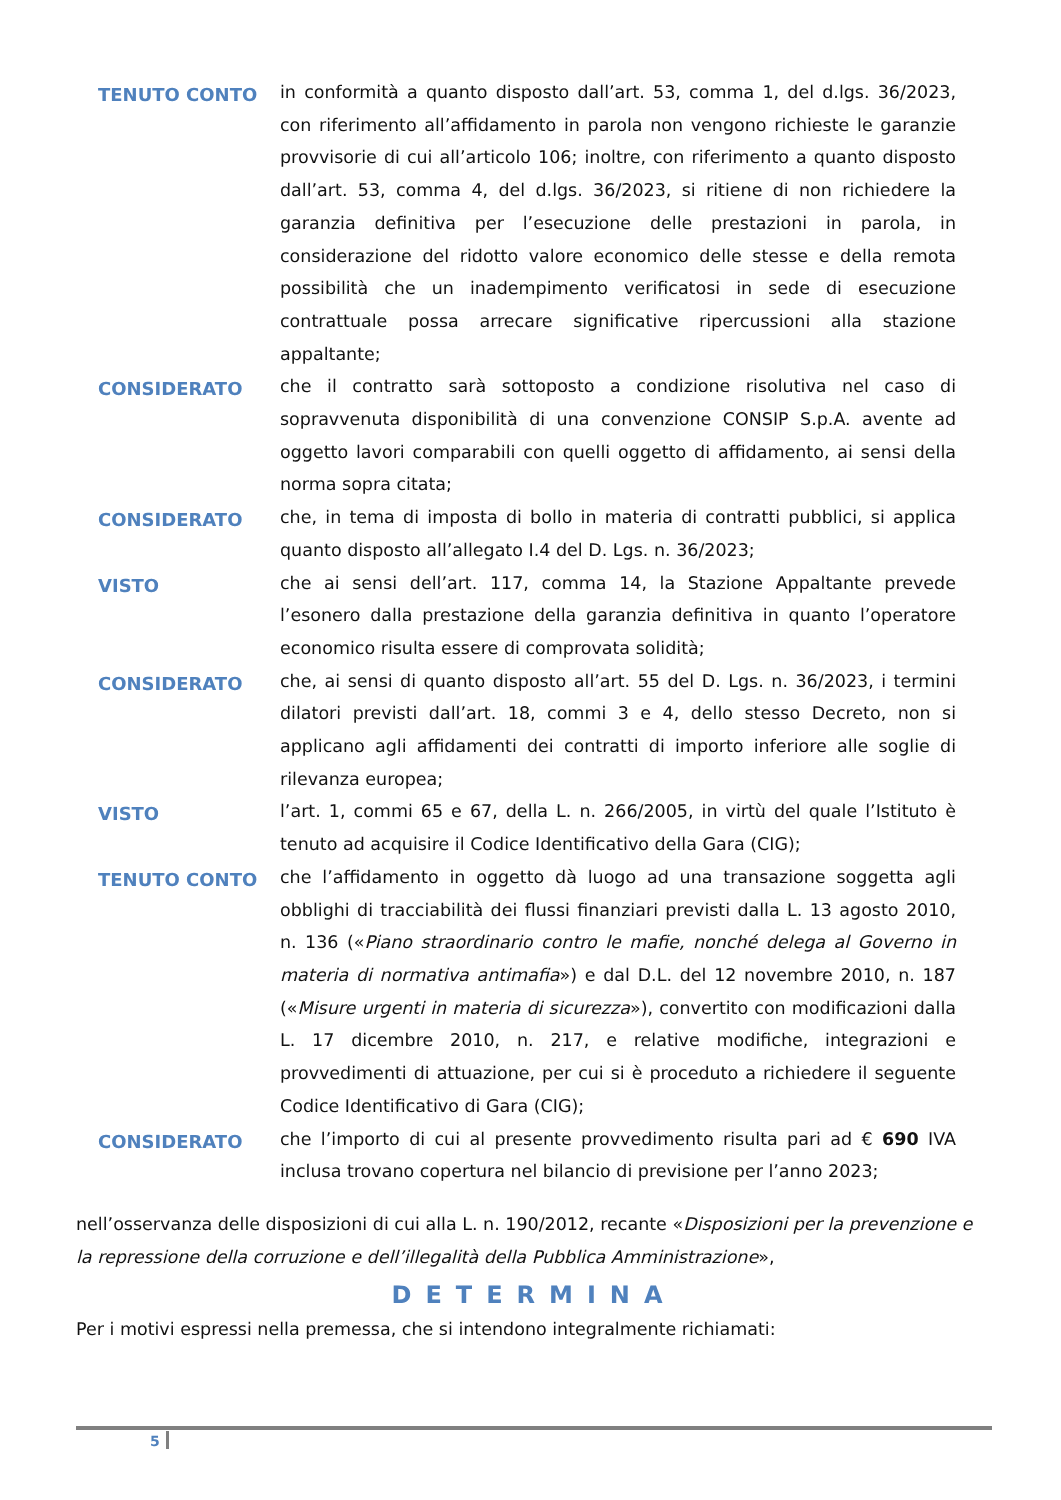TENUTO CONTO
in conformità a quanto disposto dall’art. 53, comma 1, del d.lgs. 36/2023, con riferimento all’affidamento in parola non vengono richieste le garanzie provvisorie di cui all’articolo 106; inoltre, con riferimento a quanto disposto dall’art. 53, comma 4, del d.lgs. 36/2023, si ritiene di non richiedere la garanzia definitiva per l’esecuzione delle prestazioni in parola, in considerazione del ridotto valore economico delle stesse e della remota possibilità che un inadempimento verificatosi in sede di esecuzione contrattuale possa arrecare significative ripercussioni alla stazione appaltante;
CONSIDERATO
che il contratto sarà sottoposto a condizione risolutiva nel caso di sopravvenuta disponibilità di una convenzione CONSIP S.p.A. avente ad oggetto lavori comparabili con quelli oggetto di affidamento, ai sensi della norma sopra citata;
CONSIDERATO
che, in tema di imposta di bollo in materia di contratti pubblici, si applica quanto disposto all’allegato I.4 del D. Lgs. n. 36/2023;
VISTO
che ai sensi dell’art. 117, comma 14, la Stazione Appaltante prevede l’esonero dalla prestazione della garanzia definitiva in quanto l’operatore economico risulta essere di comprovata solidità;
CONSIDERATO
che, ai sensi di quanto disposto all’art. 55 del D. Lgs. n. 36/2023, i termini dilatori previsti dall’art. 18, commi 3 e 4, dello stesso Decreto, non si applicano agli affidamenti dei contratti di importo inferiore alle soglie di rilevanza europea;
VISTO
l’art. 1, commi 65 e 67, della L. n. 266/2005, in virtù del quale l’Istituto è tenuto ad acquisire il Codice Identificativo della Gara (CIG);
TENUTO CONTO
che l’affidamento in oggetto dà luogo ad una transazione soggetta agli obblighi di tracciabilità dei flussi finanziari previsti dalla L. 13 agosto 2010, n. 136 («Piano straordinario contro le mafie, nonché delega al Governo in materia di normativa antimafia») e dal D.L. del 12 novembre 2010, n. 187 («Misure urgenti in materia di sicurezza»), convertito con modificazioni dalla L. 17 dicembre 2010, n. 217, e relative modifiche, integrazioni e provvedimenti di attuazione, per cui si è proceduto a richiedere il seguente Codice Identificativo di Gara (CIG);
CONSIDERATO
che l’importo di cui al presente provvedimento risulta pari ad € 690 IVA inclusa trovano copertura nel bilancio di previsione per l’anno 2023;
nell’osservanza delle disposizioni di cui alla L. n. 190/2012, recante «Disposizioni per la prevenzione e la repressione della corruzione e dell’illegalità della Pubblica Amministrazione»,
DETERMINA
Per i motivi espressi nella premessa, che si intendono integralmente richiamati:
5